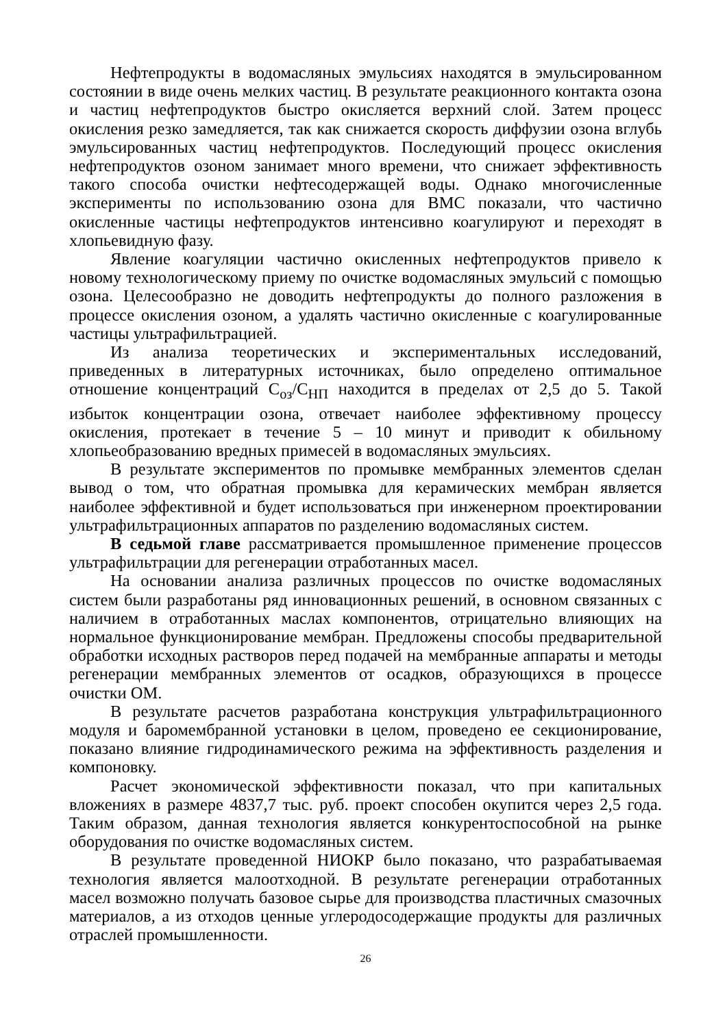Нефтепродукты в водомасляных эмульсиях находятся в эмульсированном состоянии в виде очень мелких частиц. В результате реакционного контакта озона и частиц нефтепродуктов быстро окисляется верхний слой. Затем процесс окисления резко замедляется, так как снижается скорость диффузии озона вглубь эмульсированных частиц нефтепродуктов. Последующий процесс окисления нефтепродуктов озоном занимает много времени, что снижает эффективность такого способа очистки нефтесодержащей воды. Однако многочисленные эксперименты по использованию озона для ВМС показали, что частично окисленные частицы нефтепродуктов интенсивно коагулируют и переходят в хлопьевидную фазу.
Явление коагуляции частично окисленных нефтепродуктов привело к новому технологическому приему по очистке водомасляных эмульсий с помощью озона. Целесообразно не доводить нефтепродукты до полного разложения в процессе окисления озоном, а удалять частично окисленные с коагулированные частицы ультрафильтрацией.
Из анализа теоретических и экспериментальных исследований, приведенных в литературных источниках, было определено оптимальное отношение концентраций С<sub>оз</sub>/С<sub>НП</sub> находится в пределах от 2,5 до 5. Такой избыток концентрации озона, отвечает наиболее эффективному процессу окисления, протекает в течение 5 – 10 минут и приводит к обильному хлопьеобразованию вредных примесей в водомасляных эмульсиях.
В результате экспериментов по промывке мембранных элементов сделан вывод о том, что обратная промывка для керамических мембран является наиболее эффективной и будет использоваться при инженерном проектировании ультрафильтрационных аппаратов по разделению водомасляных систем.
В седьмой главе рассматривается промышленное применение процессов ультрафильтрации для регенерации отработанных масел.
На основании анализа различных процессов по очистке водомасляных систем были разработаны ряд инновационных решений, в основном связанных с наличием в отработанных маслах компонентов, отрицательно влияющих на нормальное функционирование мембран. Предложены способы предварительной обработки исходных растворов перед подачей на мембранные аппараты и методы регенерации мембранных элементов от осадков, образующихся в процессе очистки ОМ.
В результате расчетов разработана конструкция ультрафильтрационного модуля и баромембранной установки в целом, проведено ее секционирование, показано влияние гидродинамического режима на эффективность разделения и компоновку.
Расчет экономической эффективности показал, что при капитальных вложениях в размере 4837,7 тыс. руб. проект способен окупится через 2,5 года. Таким образом, данная технология является конкурентоспособной на рынке оборудования по очистке водомасляных систем.
В результате проведенной НИОКР было показано, что разрабатываемая технология является малоотходной. В результате регенерации отработанных масел возможно получать базовое сырье для производства пластичных смазочных материалов, а из отходов ценные углеродосодержащие продукты для различных отраслей промышленности.
26